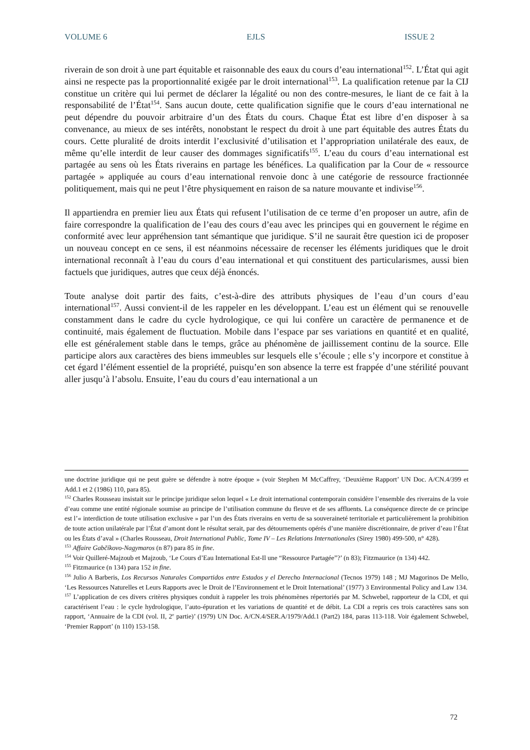VOLUME 6 EJLS ISSUE 2
riverain de son droit à une part équitable et raisonnable des eaux du cours d’eau international<sup>152</sup>. L’État qui agit ainsi ne respecte pas la proportionnalité exigée par le droit international<sup>153</sup>. La qualification retenue par la CIJ constitue un critère qui lui permet de déclarer la légalité ou non des contre-mesures, le liant de ce fait à la responsabilité de l’État<sup>154</sup>. Sans aucun doute, cette qualification signifie que le cours d’eau international ne peut dépendre du pouvoir arbitraire d’un des États du cours. Chaque État est libre d’en disposer à sa convenance, au mieux de ses intérêts, nonobstant le respect du droit à une part équitable des autres États du cours. Cette pluralité de droits interdit l’exclusivité d’utilisation et l’appropriation unilatérale des eaux, de même qu’elle interdit de leur causer des dommages significatifs<sup>155</sup>. L’eau du cours d’eau international est partagée au sens où les États riverains en partage les bénéfices. La qualification par la Cour de « ressource partagée » appliquée au cours d’eau international renvoie donc à une catégorie de ressource fractionnée politiquement, mais qui ne peut l’être physiquement en raison de sa nature mouvante et indivise<sup>156</sup>.
Il appartiendra en premier lieu aux États qui refusent l’utilisation de ce terme d’en proposer un autre, afin de faire correspondre la qualification de l’eau des cours d’eau avec les principes qui en gouvernent le régime en conformité avec leur appréhension tant sémantique que juridique. S’il ne saurait être question ici de proposer un nouveau concept en ce sens, il est néanmoins nécessaire de recenser les éléments juridiques que le droit international reconnaît à l’eau du cours d’eau international et qui constituent des particularismes, aussi bien factuels que juridiques, autres que ceux déjà énoncés.
Toute analyse doit partir des faits, c’est-à-dire des attributs physiques de l’eau d’un cours d’eau international<sup>157</sup>. Aussi convient-il de les rappeler en les développant. L’eau est un élément qui se renouvelle constamment dans le cadre du cycle hydrologique, ce qui lui confère un caractère de permanence et de continuité, mais également de fluctuation. Mobile dans l’espace par ses variations en quantité et en qualité, elle est généralement stable dans le temps, grâce au phénomène de jaillissement continu de la source. Elle participe alors aux caractères des biens immeubles sur lesquels elle s’écoule ; elle s’y incorpore et constitue à cet égard l’élément essentiel de la propriété, puisqu’en son absence la terre est frappée d’une stérilité pouvant aller jusqu’à l’absolu. Ensuite, l’eau du cours d’eau international a un
une doctrine juridique qui ne peut guère se défendre à notre époque » (voir Stephen M McCaffrey, ‘Deuxième Rapport’ UN Doc. A/CN.4/399 et Add.1 et 2 (1986) 110, para 85).
<sup>152</sup> Charles Rousseau insistait sur le principe juridique selon lequel « Le droit international contemporain considère l’ensemble des riverains de la voie d’eau comme une entité régionale soumise au principe de l’utilisation commune du fleuve et de ses affluents. La conséquence directe de ce principe est l’« interdiction de toute utilisation exclusive » par l’un des États riverains en vertu de sa souveraineté territoriale et particulièrement la prohibition de toute action unilatérale par l’État d’amont dont le résultat serait, par des détournements opérés d’une manière discrétionnaire, de priver d’eau l’État ou les États d’aval » (Charles Rousseau, Droit International Public, Tome IV – Les Relations Internationales (Sirey 1980) 499-500, n° 428).
<sup>153</sup> Affaire Gabčíkovo-Nagymaros (n 87) para 85 in fine.
<sup>154</sup> Voir Quilleré-Majzoub et Majzoub, ‘Le Cours d’Eau International Est-Il une “Ressource Partagée”?’ (n 83); Fitzmaurice (n 134) 442.
<sup>155</sup> Fitzmaurice (n 134) para 152 in fine.
<sup>156</sup> Julio A Barberis, Los Recursos Naturales Compartidos entre Estados y el Derecho Internacional (Tecnos 1979) 148 ; MJ Magorinos De Mello, ‘Les Ressources Naturelles et Leurs Rapports avec le Droit de l’Environnement et le Droit International’ (1977) 3 Environmental Policy and Law 134.
<sup>157</sup> L’application de ces divers critères physiques conduit à rappeler les trois phénomènes répertoriés par M. Schwebel, rapporteur de la CDI, et qui caractérisent l’eau : le cycle hydrologique, l’auto-épuration et les variations de quantité et de débit. La CDI a repris ces trois caractères sans son rapport, ‘Annuaire de la CDI (vol. II, 2<sup>e</sup> partie)’ (1979) UN Doc. A/CN.4/SER.A/1979/Add.1 (Part2) 184, paras 113-118. Voir également Schwebel, ‘Premier Rapport’ (n 110) 153-158.
72